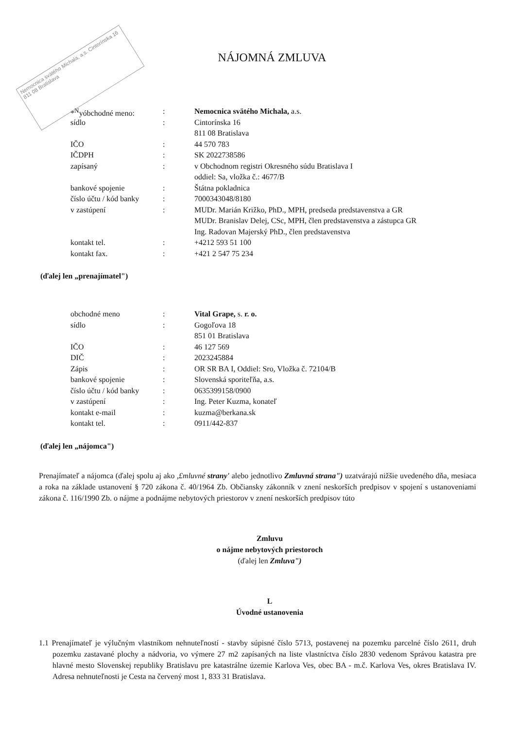Nemocnica svätého Michala, a.s. Cintorínska 16 811 08 Bratislava
NÁJOMNÁ ZMLUVA
| *<sup>N</sup>yóbchodné meno: | : | Nemocnica svätého Michala, a.s. |
| sídlo | : | Cintorínska 16 |
| | | 811 08 Bratislava |
| IČO | : | 44 570 783 |
| IČDPH | : | SK 2022738586 |
| zapísaný | : | v Obchodnom registri Okresného súdu Bratislava I |
| | | oddiel: Sa, vložka č.: 4677/B |
| bankové spojenie | : | Štátna pokladnica |
| číslo účtu / kód banky | : | 7000343048/8180 |
| v zastúpení | : | MUDr. Marián Križko, PhD., MPH, predseda predstavenstva a GR |
| | | MUDr. Branislav Delej, CSc, MPH, člen predstavenstva a zástupca GR |
| | | Ing. Radovan Majerský PhD., člen predstavenstva |
| kontakt tel. | : | +4212 593 51 100 |
| kontakt fax. | : | +421 2 547 75 234 |
(ďalej len „prenajímatel")
| obchodné meno | : | Vital Grape, s. r. o. |
| sídlo | : | Gogoľova 18 |
| | | 851 01 Bratislava |
| IČO | : | 46 127 569 |
| DIČ | : | 2023245884 |
| Zápis | : | OR SR BA I, Oddiel: Sro, Vložka č. 72104/B |
| bankové spojenie | : | Slovenská sporiteľňa, a.s. |
| číslo účtu / kód banky | : | 0635399158/0900 |
| v zastúpení | : | Ing. Peter Kuzma, konateľ |
| kontakt e-mail | : | kuzma@berkana.sk |
| kontakt tel. | : | 0911/442-837 |
(ďalej len „nájomca")
Prenajímateľ a nájomca (ďalej spolu aj ako ,£mluvné strany' alebo jednotlivo Zmluvná strana") uzatvárajú nižšie uvedeného dňa, mesiaca a roka na základe ustanovení § 720 zákona č. 40/1964 Zb. Občiansky zákonník v znení neskorších predpisov v spojení s ustanoveniami zákona č. 116/1990 Zb. o nájme a podnájme nebytových priestorov v znení neskorších predpisov túto
Zmluvu
o nájme nebytových priestoroch
(ďalej len Zmluva")
L
Úvodné ustanovenia
1.1 Prenajímateľ je výlučným vlastníkom nehnuteľností - stavby súpisné číslo 5713, postavenej na pozemku parcelné číslo 2611, druh pozemku zastavané plochy a nádvoria, vo výmere 27 m2 zapísaných na liste vlastníctva číslo 2830 vedenom Správou katastra pre hlavné mesto Slovenskej republiky Bratislavu pre katastrálne územie Karlova Ves, obec BA - m.č. Karlova Ves, okres Bratislava IV. Adresa nehnuteľnosti je Cesta na červený most 1, 833 31 Bratislava.